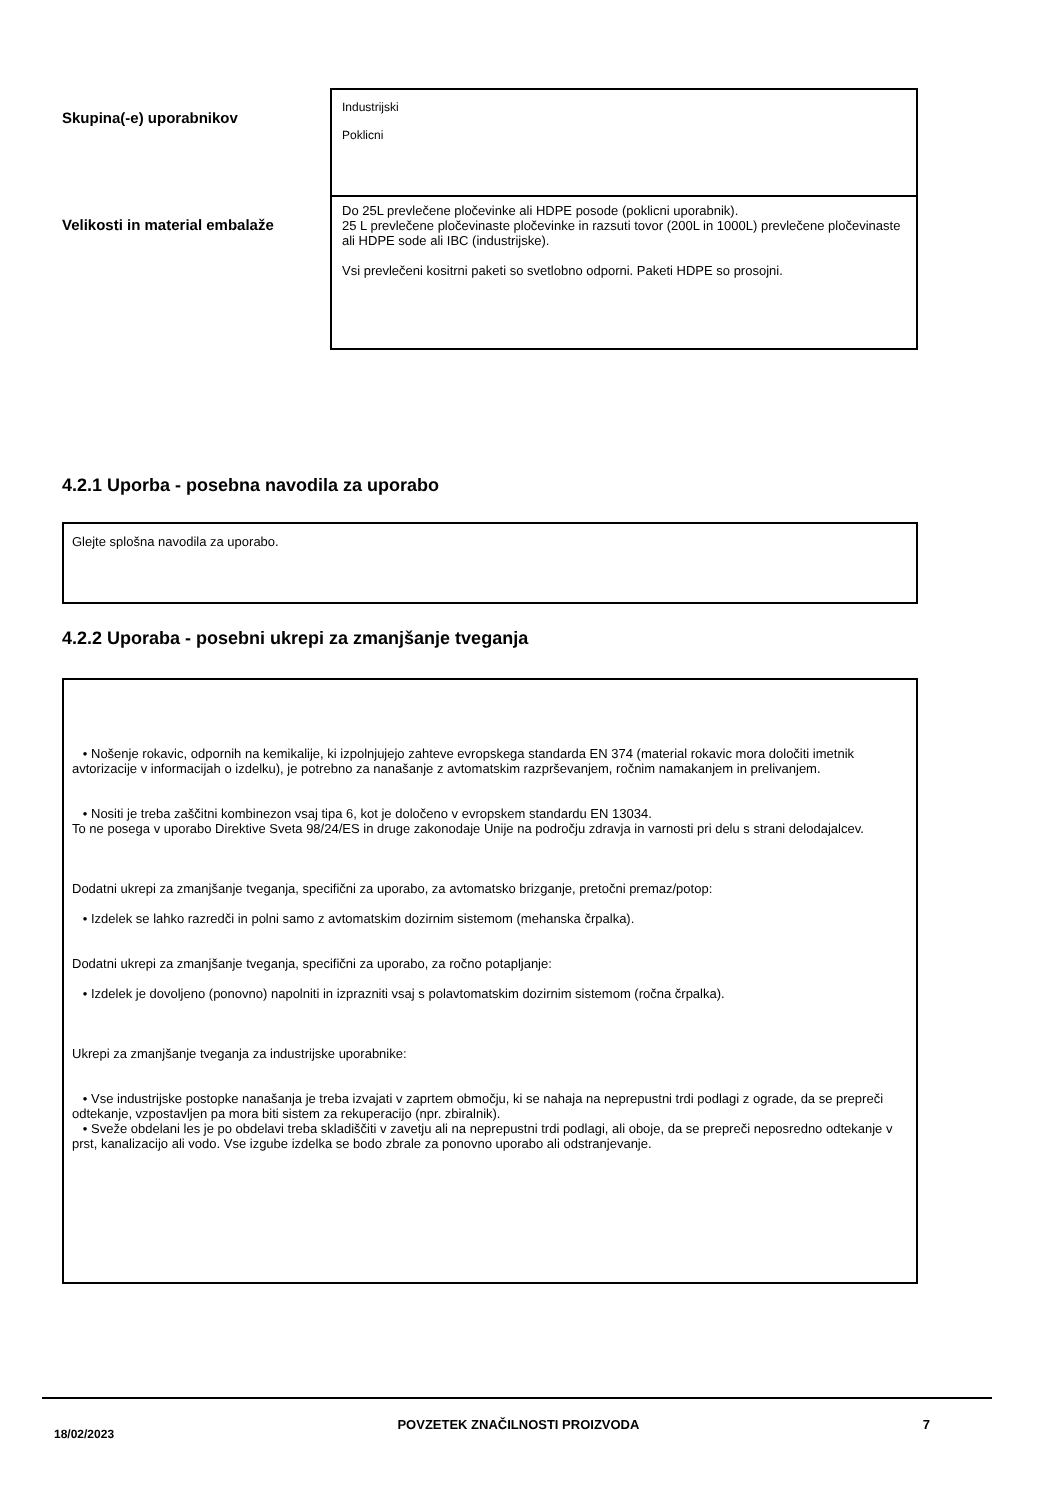| Skupina(-e) uporabnikov | Industrijski Poklicni |
| Velikosti in material embalaže | Do 25L prevlečene pločevinke ali HDPE posode (poklicni uporabnik). 25 L prevlečene pločevinaste pločevinke in razsuti tovor (200L in 1000L) prevlečene pločevinaste ali HDPE sode ali IBC (industrijske). Vsi prevlečeni kositrni paketi so svetlobno odporni. Paketi HDPE so prosojni. |
4.2.1 Uporba - posebna navodila za uporabo
Glejte splošna navodila za uporabo.
4.2.2 Uporaba - posebni ukrepi za zmanjšanje tveganja
• Nošenje rokavic, odpornih na kemikalije, ki izpolnjujejo zahteve evropskega standarda EN 374 (material rokavic mora določiti imetnik avtorizacije v informacijah o izdelku), je potrebno za nanašanje z avtomatskim razprševanjem, ročnim namakanjem in prelivanjem.
• Nositi je treba zaščitni kombinezon vsaj tipa 6, kot je določeno v evropskem standardu EN 13034.
To ne posega v uporabo Direktive Sveta 98/24/ES in druge zakonodaje Unije na področju zdravja in varnosti pri delu s strani delodajalcev.
Dodatni ukrepi za zmanjšanje tveganja, specifični za uporabo, za avtomatsko brizganje, pretočni premaz/potop:
• Izdelek se lahko razredči in polni samo z avtomatskim dozirnim sistemom (mehanska črpalka).
Dodatni ukrepi za zmanjšanje tveganja, specifični za uporabo, za ročno potapljanje:
• Izdelek je dovoljeno (ponovno) napolniti in izprazniti vsaj s polavtomatskim dozirnim sistemom (ročna črpalka).
Ukrepi za zmanjšanje tveganja za industrijske uporabnike:
• Vse industrijske postopke nanašanja je treba izvajati v zaprtem območju, ki se nahaja na neprepustni trdi podlagi z ograde, da se prepreči odtekanje, vzpostavljen pa mora biti sistem za rekuperacijo (npr. zbiralnik).
• Sveže obdelani les je po obdelavi treba skladiščiti v zavetju ali na neprepustni trdi podlagi, ali oboje, da se prepreči neposredno odtekanje v prst, kanalizacijo ali vodo. Vse izgube izdelka se bodo zbrale za ponovno uporabo ali odstranjevanje.
18/02/2023 POVZETEK ZNAČILNOSTI PROIZVODA 7